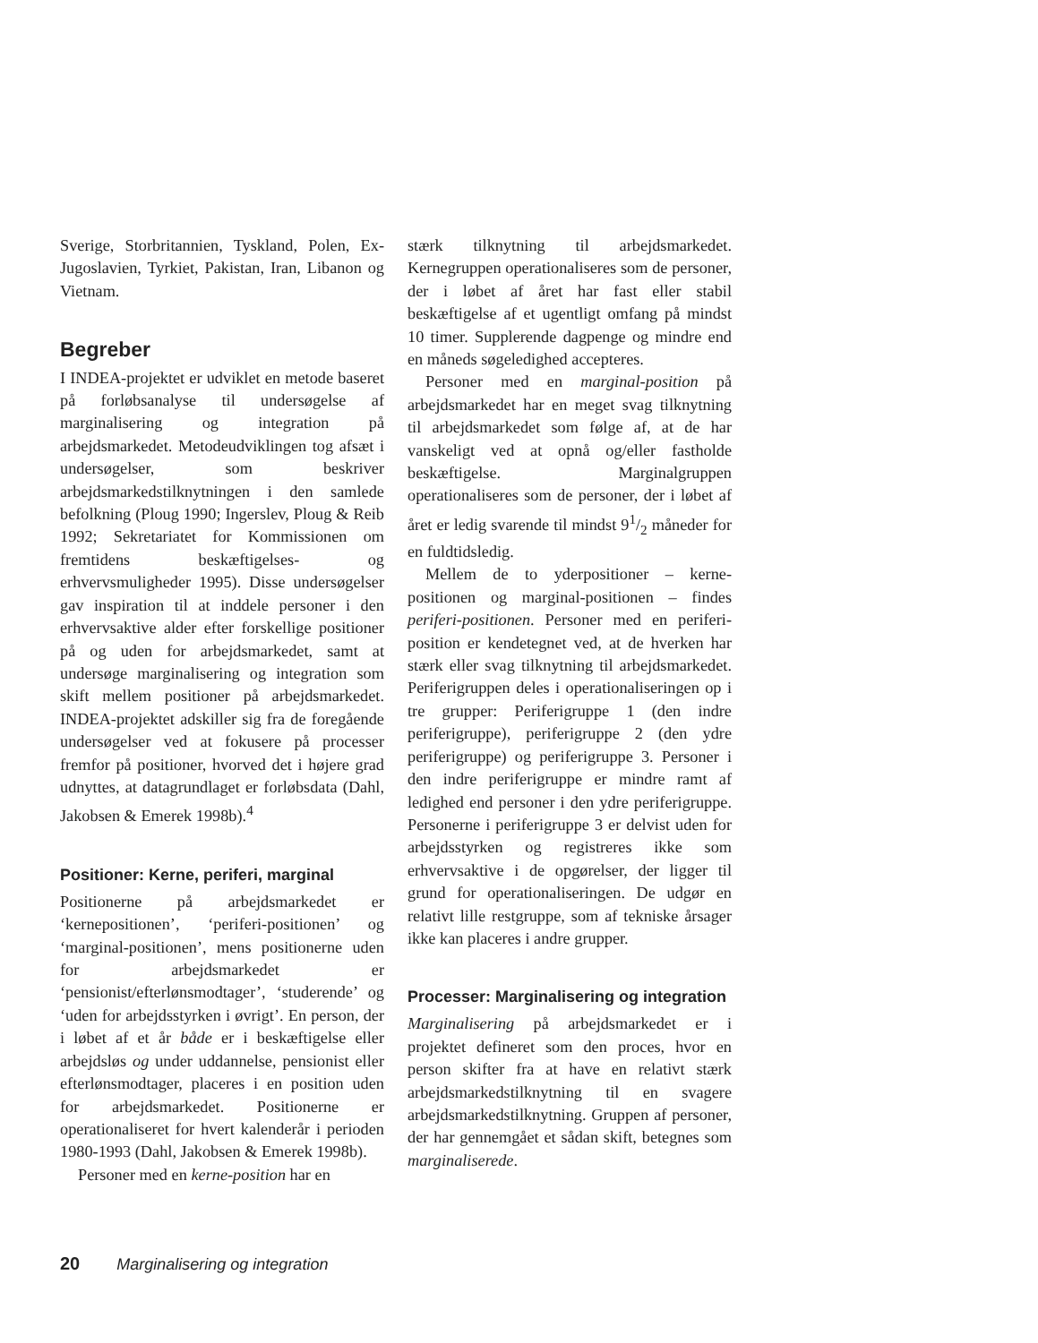Sverige, Storbritannien, Tyskland, Polen, Ex-Jugoslavien, Tyrkiet, Pakistan, Iran, Libanon og Vietnam.
Begreber
I INDEA-projektet er udviklet en metode baseret på forløbsanalyse til undersøgelse af marginalisering og integration på arbejdsmarkedet. Metodeudviklingen tog afsæt i undersøgelser, som beskriver arbejdsmarkedstilknytningen i den samlede befolkning (Ploug 1990; Ingerslev, Ploug & Reib 1992; Sekretariatet for Kommissionen om fremtidens beskæftigelses- og erhvervsmuligheder 1995). Disse undersøgelser gav inspiration til at inddele personer i den erhvervsaktive alder efter forskellige positioner på og uden for arbejdsmarkedet, samt at undersøge marginalisering og integration som skift mellem positioner på arbejdsmarkedet. INDEA-projektet adskiller sig fra de foregående undersøgelser ved at fokusere på processer fremfor på positioner, hvorved det i højere grad udnyttes, at datagrundlaget er forløbsdata (Dahl, Jakobsen & Emerek 1998b).<sup>4</sup>
Positioner: Kerne, periferi, marginal
Positionerne på arbejdsmarkedet er ‘kernepositionen’, ‘periferi-positionen’ og ‘marginal-positionen’, mens positionerne uden for arbejdsmarkedet er ‘pensionist/efterlønsmodtager’, ‘studerende’ og ‘uden for arbejdsstyrken i øvrigt’. En person, der i løbet af et år både er i beskæftigelse eller arbejdsløs og under uddannelse, pensionist eller efterlønsmodtager, placeres i en position uden for arbejdsmarkedet. Positionerne er operationaliseret for hvert kalenderår i perioden 1980-1993 (Dahl, Jakobsen & Emerek 1998b).
Personer med en kerne-position har en
stærk tilknytning til arbejdsmarkedet. Kernegruppen operationaliseres som de personer, der i løbet af året har fast eller stabil beskæftigelse af et ugentligt omfang på mindst 10 timer. Supplerende dagpenge og mindre end en måneds søgeledighed accepteres.
Personer med en marginal-position på arbejdsmarkedet har en meget svag tilknytning til arbejdsmarkedet som følge af, at de har vanskeligt ved at opnå og/eller fastholde beskæftigelse. Marginalgruppen operationaliseres som de personer, der i løbet af året er ledig svarende til mindst 91/2 måneder for en fuldtidsledig.
Mellem de to yderpositioner – kerne-positionen og marginal-positionen – findes periferi-positionen. Personer med en periferi-position er kendetegnet ved, at de hverken har stærk eller svag tilknytning til arbejdsmarkedet. Periferigruppen deles i operationaliseringen op i tre grupper: Periferigruppe 1 (den indre periferigruppe), periferigruppe 2 (den ydre periferigruppe) og periferigruppe 3. Personer i den indre periferigruppe er mindre ramt af ledighed end personer i den ydre periferigruppe. Personerne i periferigruppe 3 er delvist uden for arbejdsstyrken og registreres ikke som erhvervsaktive i de opgørelser, der ligger til grund for operationaliseringen. De udgør en relativt lille restgruppe, som af tekniske årsager ikke kan placeres i andre grupper.
Processer: Marginalisering og integration
Marginalisering på arbejdsmarkedet er i projektet defineret som den proces, hvor en person skifter fra at have en relativt stærk arbejdsmarkedstilknytning til en svagere arbejdsmarkedstilknytning. Gruppen af personer, der har gennemgået et sådan skift, betegnes som marginaliserede.
20 Marginalisering og integration